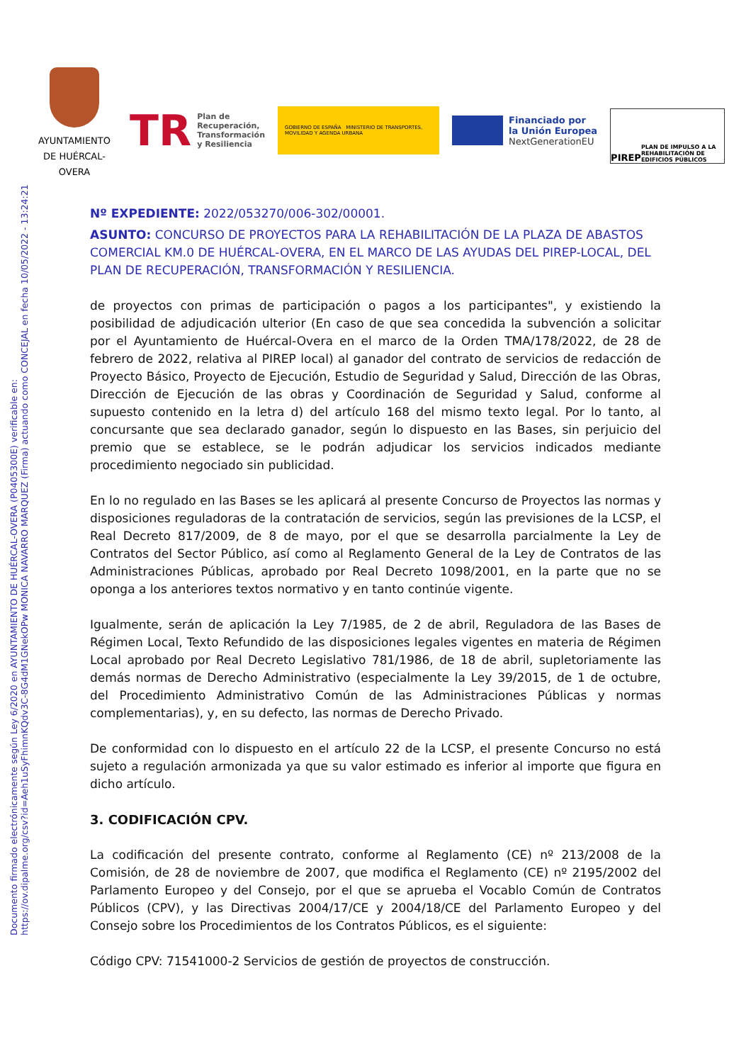Documento firmado electrónicamente según Ley 6/2020 en AYUNTAMIENTO DE HUÉRCAL-OVERA (P0405300E) verificable en:
https://ov.dipalme.org/csv?id=Aeh1uSyFhimnKQdv3C-8G4dM1GNekOPw MONICA NAVARRO MARQUEZ (Firma) actuando como CONCEJAL en fecha 10/05/2022 - 13:24:21
AYUNTAMIENTO DE HUÉRCAL-OVERA
TR Plan de
Recuperación,
Transformación
y Resiliencia
GOBIERNO DE ESPAÑA MINISTERIO DE TRANSPORTES, MOVILIDAD Y AGENDA URBANA
Financiado por
la Unión Europea
NextGenerationEU
PIREP PLAN DE IMPULSO A LA REHABILITACIÓN DE EDIFICIOS PÚBLICOS
Nº EXPEDIENTE: 2022/053270/006-302/00001.
ASUNTO: CONCURSO DE PROYECTOS PARA LA REHABILITACIÓN DE LA PLAZA DE ABASTOS COMERCIAL KM.0 DE HUÉRCAL-OVERA, EN EL MARCO DE LAS AYUDAS DEL PIREP-LOCAL, DEL PLAN DE RECUPERACIÓN, TRANSFORMACIÓN Y RESILIENCIA.
de proyectos con primas de participación o pagos a los participantes", y existiendo la posibilidad de adjudicación ulterior (En caso de que sea concedida la subvención a solicitar por el Ayuntamiento de Huércal-Overa en el marco de la Orden TMA/178/2022, de 28 de febrero de 2022, relativa al PIREP local) al ganador del contrato de servicios de redacción de Proyecto Básico, Proyecto de Ejecución, Estudio de Seguridad y Salud, Dirección de las Obras, Dirección de Ejecución de las obras y Coordinación de Seguridad y Salud, conforme al supuesto contenido en la letra d) del artículo 168 del mismo texto legal. Por lo tanto, al concursante que sea declarado ganador, según lo dispuesto en las Bases, sin perjuicio del premio que se establece, se le podrán adjudicar los servicios indicados mediante procedimiento negociado sin publicidad.
En lo no regulado en las Bases se les aplicará al presente Concurso de Proyectos las normas y disposiciones reguladoras de la contratación de servicios, según las previsiones de la LCSP, el Real Decreto 817/2009, de 8 de mayo, por el que se desarrolla parcialmente la Ley de Contratos del Sector Público, así como al Reglamento General de la Ley de Contratos de las Administraciones Públicas, aprobado por Real Decreto 1098/2001, en la parte que no se oponga a los anteriores textos normativo y en tanto continúe vigente.
Igualmente, serán de aplicación la Ley 7/1985, de 2 de abril, Reguladora de las Bases de Régimen Local, Texto Refundido de las disposiciones legales vigentes en materia de Régimen Local aprobado por Real Decreto Legislativo 781/1986, de 18 de abril, supletoriamente las demás normas de Derecho Administrativo (especialmente la Ley 39/2015, de 1 de octubre, del Procedimiento Administrativo Común de las Administraciones Públicas y normas complementarias), y, en su defecto, las normas de Derecho Privado.
De conformidad con lo dispuesto en el artículo 22 de la LCSP, el presente Concurso no está sujeto a regulación armonizada ya que su valor estimado es inferior al importe que figura en dicho artículo.
3. CODIFICACIÓN CPV.
La codificación del presente contrato, conforme al Reglamento (CE) nº 213/2008 de la Comisión, de 28 de noviembre de 2007, que modifica el Reglamento (CE) nº 2195/2002 del Parlamento Europeo y del Consejo, por el que se aprueba el Vocablo Común de Contratos Públicos (CPV), y las Directivas 2004/17/CE y 2004/18/CE del Parlamento Europeo y del Consejo sobre los Procedimientos de los Contratos Públicos, es el siguiente:
Código CPV: 71541000-2 Servicios de gestión de proyectos de construcción.